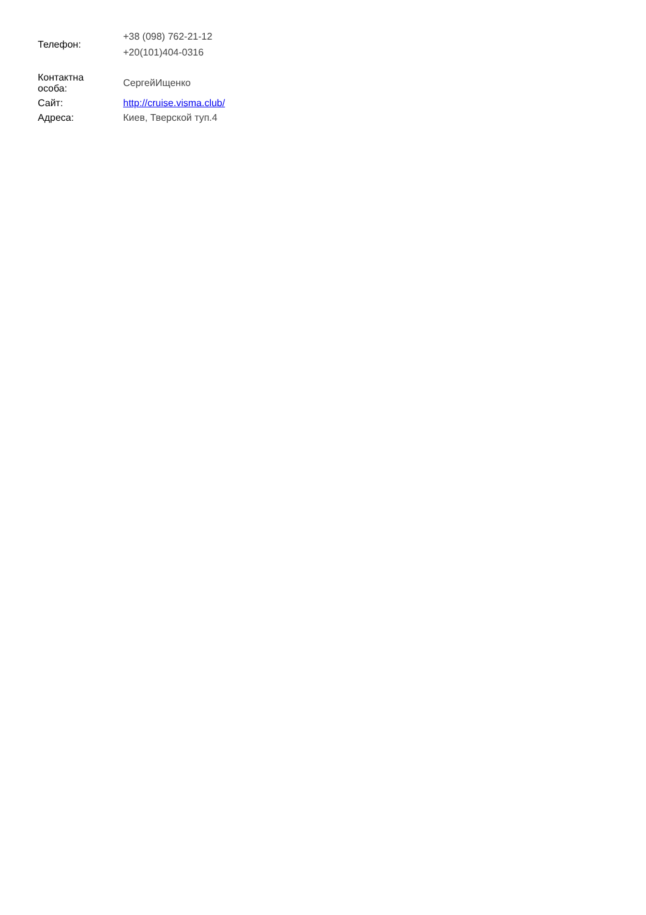| Телефон: | +38 (098) 762-21-12 +20(101)404-0316 |
| Контактна особа: | СергейИщенко |
| Сайт: | http://cruise.visma.club/ |
| Адреса: | Киев, Тверской туп.4 |